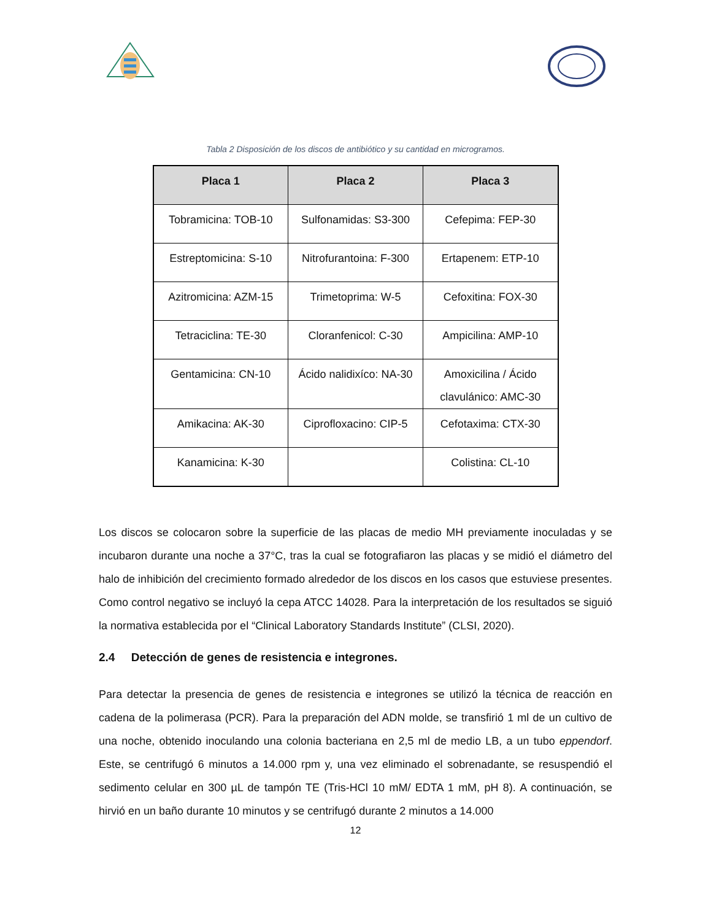Tabla 2 Disposición de los discos de antibiótico y su cantidad en microgramos.
| Placa 1 | Placa 2 | Placa 3 |
| --- | --- | --- |
| Tobramicina: TOB-10 | Sulfonamidas: S3-300 | Cefepima: FEP-30 |
| Estreptomicina: S-10 | Nitrofurantoina: F-300 | Ertapenem: ETP-10 |
| Azitromicina: AZM-15 | Trimetoprima: W-5 | Cefoxitina: FOX-30 |
| Tetraciclina: TE-30 | Cloranfenicol: C-30 | Ampicilina: AMP-10 |
| Gentamicina: CN-10 | Ácido nalidixíco: NA-30 | Amoxicilina / Ácido clavulánico: AMC-30 |
| Amikacina: AK-30 | Ciprofloxacino: CIP-5 | Cefotaxima: CTX-30 |
| Kanamicina: K-30 | | Colistina: CL-10 |
Los discos se colocaron sobre la superficie de las placas de medio MH previamente inoculadas y se incubaron durante una noche a 37°C, tras la cual se fotografiaron las placas y se midió el diámetro del halo de inhibición del crecimiento formado alrededor de los discos en los casos que estuviese presentes. Como control negativo se incluyó la cepa ATCC 14028. Para la interpretación de los resultados se siguió la normativa establecida por el “Clinical Laboratory Standards Institute” (CLSI, 2020).
2.4 Detección de genes de resistencia e integrones.
Para detectar la presencia de genes de resistencia e integrones se utilizó la técnica de reacción en cadena de la polimerasa (PCR). Para la preparación del ADN molde, se transfirió 1 ml de un cultivo de una noche, obtenido inoculando una colonia bacteriana en 2,5 ml de medio LB, a un tubo eppendorf. Este, se centrifugó 6 minutos a 14.000 rpm y, una vez eliminado el sobrenadante, se resuspendió el sedimento celular en 300 µL de tampón TE (Tris-HCl 10 mM/ EDTA 1 mM, pH 8). A continuación, se hirvió en un baño durante 10 minutos y se centrifugó durante 2 minutos a 14.000
12